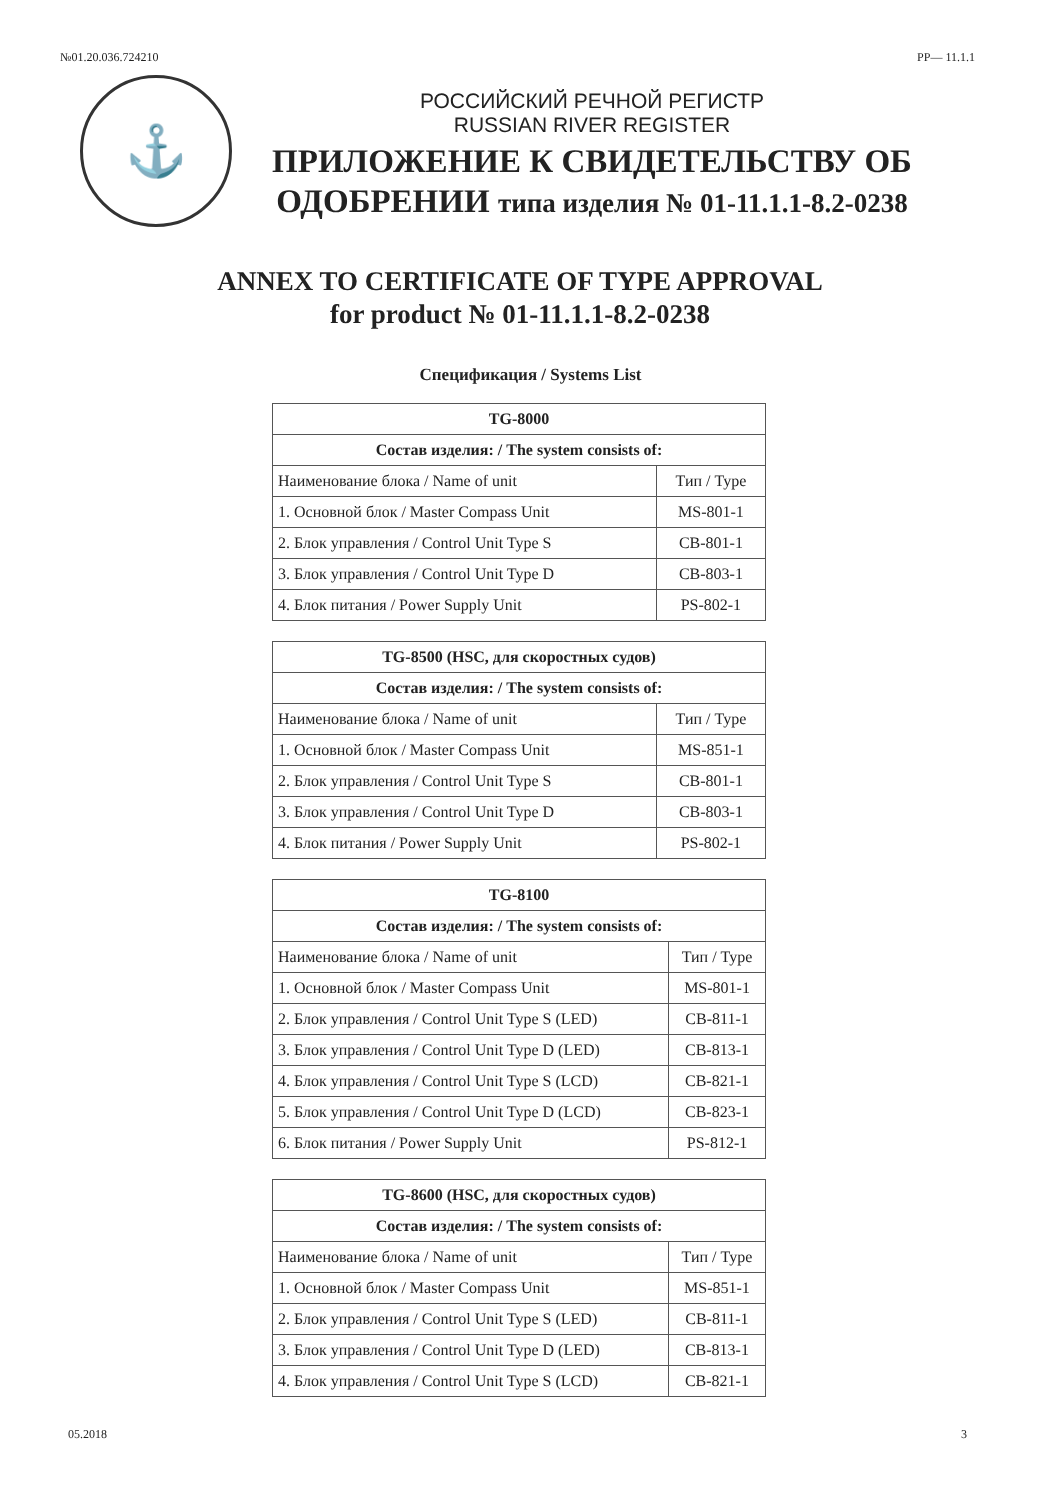№01.20.036.724210 РР— 11.1.1
⚓
РОССИЙСКИЙ РЕЧНОЙ РЕГИСТР
RUSSIAN RIVER REGISTER
ПРИЛОЖЕНИЕ К СВИДЕТЕЛЬСТВУ ОБ
ОДОБРЕНИИ типа изделия № 01-11.1.1-8.2-0238
ANNEX TO CERTIFICATE OF TYPE APPROVAL
for product № 01-11.1.1-8.2-0238
Спецификация / Systems List
| TG-8000 | |
| --- | --- |
| Состав изделия: / The system consists of: | |
| Наименование блока / Name of unit | Тип / Type |
| 1. Основной блок / Master Compass Unit | MS-801-1 |
| 2. Блок управления / Control Unit Type S | CB-801-1 |
| 3. Блок управления / Control Unit Type D | CB-803-1 |
| 4. Блок питания / Power Supply Unit | PS-802-1 |
| TG-8500 (HSC, для скоростных судов) | |
| --- | --- |
| Состав изделия: / The system consists of: | |
| Наименование блока / Name of unit | Тип / Type |
| 1. Основной блок / Master Compass Unit | MS-851-1 |
| 2. Блок управления / Control Unit Type S | CB-801-1 |
| 3. Блок управления / Control Unit Type D | CB-803-1 |
| 4. Блок питания / Power Supply Unit | PS-802-1 |
| TG-8100 | |
| --- | --- |
| Состав изделия: / The system consists of: | |
| Наименование блока / Name of unit | Тип / Type |
| 1. Основной блок / Master Compass Unit | MS-801-1 |
| 2. Блок управления / Control Unit Type S (LED) | CB-811-1 |
| 3. Блок управления / Control Unit Type D (LED) | CB-813-1 |
| 4. Блок управления / Control Unit Type S (LCD) | CB-821-1 |
| 5. Блок управления / Control Unit Type D (LCD) | CB-823-1 |
| 6. Блок питания / Power Supply Unit | PS-812-1 |
| TG-8600 (HSC, для скоростных судов) | |
| --- | --- |
| Состав изделия: / The system consists of: | |
| Наименование блока / Name of unit | Тип / Type |
| 1. Основной блок / Master Compass Unit | MS-851-1 |
| 2. Блок управления / Control Unit Type S (LED) | CB-811-1 |
| 3. Блок управления / Control Unit Type D (LED) | CB-813-1 |
| 4. Блок управления / Control Unit Type S (LCD) | CB-821-1 |
05.2018 3